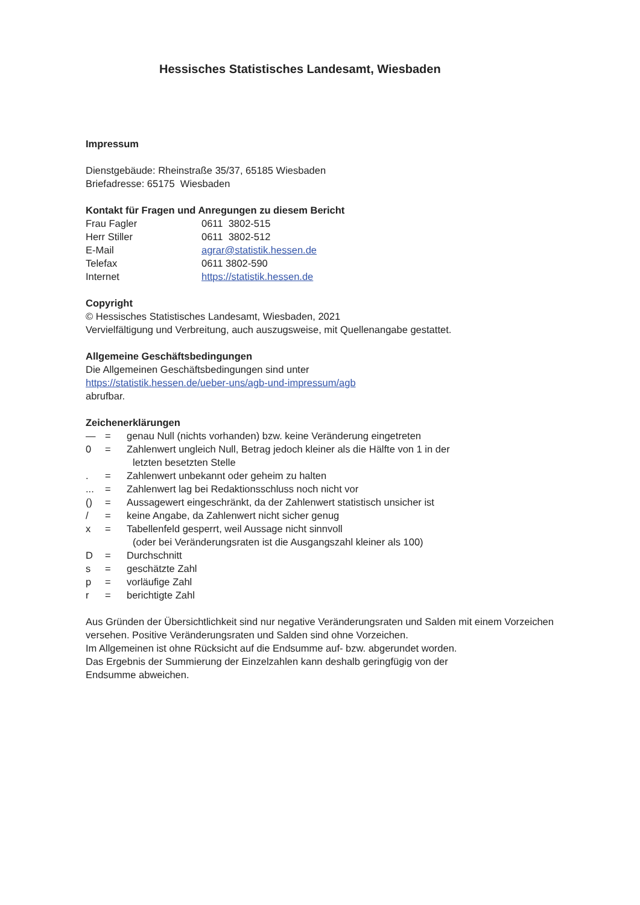Hessisches Statistisches Landesamt, Wiesbaden
Impressum
Dienstgebäude: Rheinstraße 35/37, 65185 Wiesbaden
Briefadresse: 65175 Wiesbaden
Kontakt für Fragen und Anregungen zu diesem Bericht
| Frau Fagler | 0611 3802-515 |
| Herr Stiller | 0611 3802-512 |
| E-Mail | agrar@statistik.hessen.de |
| Telefax | 0611 3802-590 |
| Internet | https://statistik.hessen.de |
Copyright
© Hessisches Statistisches Landesamt, Wiesbaden, 2021
Vervielfältigung und Verbreitung, auch auszugsweise, mit Quellenangabe gestattet.
Allgemeine Geschäftsbedingungen
Die Allgemeinen Geschäftsbedingungen sind unter
https://statistik.hessen.de/ueber-uns/agb-und-impressum/agb
abrufbar.
Zeichenerklärungen
| — | = | genau Null (nichts vorhanden) bzw. keine Veränderung eingetreten |
| 0 | = | Zahlenwert ungleich Null, Betrag jedoch kleiner als die Hälfte von 1 in der letzten besetzten Stelle |
| . | = | Zahlenwert unbekannt oder geheim zu halten |
| ... | = | Zahlenwert lag bei Redaktionsschluss noch nicht vor |
| () | = | Aussagewert eingeschränkt, da der Zahlenwert statistisch unsicher ist |
| / | = | keine Angabe, da Zahlenwert nicht sicher genug |
| x | = | Tabellenfeld gesperrt, weil Aussage nicht sinnvoll (oder bei Veränderungsraten ist die Ausgangszahl kleiner als 100) |
| D | = | Durchschnitt |
| s | = | geschätzte Zahl |
| p | = | vorläufige Zahl |
| r | = | berichtigte Zahl |
Aus Gründen der Übersichtlichkeit sind nur negative Veränderungsraten und Salden mit einem Vorzeichen versehen. Positive Veränderungsraten und Salden sind ohne Vorzeichen.
Im Allgemeinen ist ohne Rücksicht auf die Endsumme auf- bzw. abgerundet worden.
Das Ergebnis der Summierung der Einzelzahlen kann deshalb geringfügig von der
Endsumme abweichen.